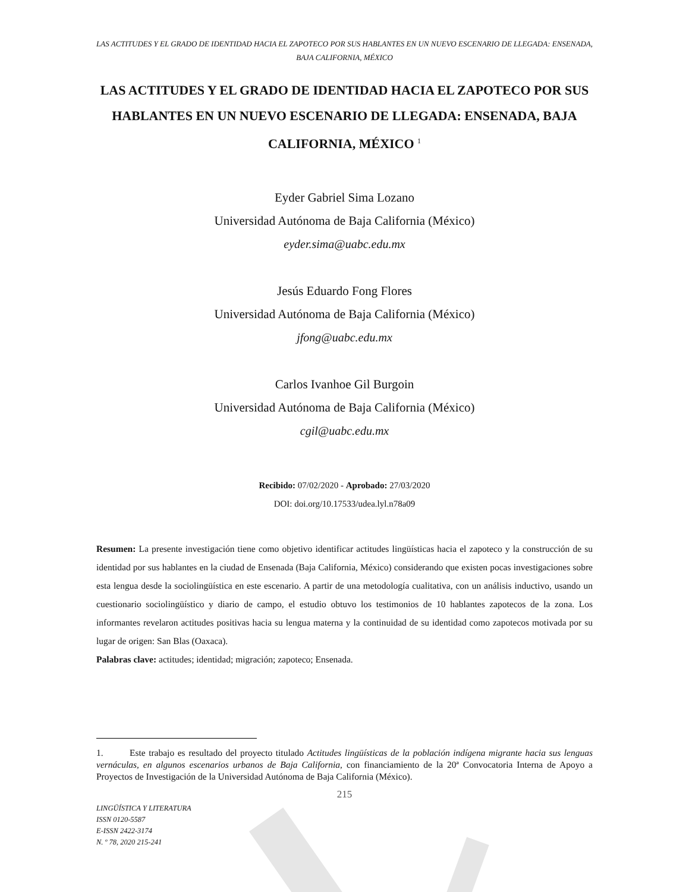LAS ACTITUDES Y EL GRADO DE IDENTIDAD HACIA EL ZAPOTECO POR SUS HABLANTES EN UN NUEVO ESCENARIO DE LLEGADA: ENSENADA, BAJA CALIFORNIA, MÉXICO
LAS ACTITUDES Y EL GRADO DE IDENTIDAD HACIA EL ZAPOTECO POR SUS HABLANTES EN UN NUEVO ESCENARIO DE LLEGADA: ENSENADA, BAJA CALIFORNIA, MÉXICO <sup>1</sup>
Eyder Gabriel Sima Lozano
Universidad Autónoma de Baja California (México)
eyder.sima@uabc.edu.mx
Jesús Eduardo Fong Flores
Universidad Autónoma de Baja California (México)
jfong@uabc.edu.mx
Carlos Ivanhoe Gil Burgoin
Universidad Autónoma de Baja California (México)
cgil@uabc.edu.mx
Recibido: 07/02/2020 - Aprobado: 27/03/2020
DOI: doi.org/10.17533/udea.lyl.n78a09
Resumen: La presente investigación tiene como objetivo identificar actitudes lingüísticas hacia el zapoteco y la construcción de su identidad por sus hablantes en la ciudad de Ensenada (Baja California, México) considerando que existen pocas investigaciones sobre esta lengua desde la sociolingüística en este escenario. A partir de una metodología cualitativa, con un análisis inductivo, usando un cuestionario sociolingüístico y diario de campo, el estudio obtuvo los testimonios de 10 hablantes zapotecos de la zona. Los informantes revelaron actitudes positivas hacia su lengua materna y la continuidad de su identidad como zapotecos motivada por su lugar de origen: San Blas (Oaxaca).
Palabras clave: actitudes; identidad; migración; zapoteco; Ensenada.
1. Este trabajo es resultado del proyecto titulado Actitudes lingüísticas de la población indígena migrante hacia sus lenguas vernáculas, en algunos escenarios urbanos de Baja California, con financiamiento de la 20ª Convocatoria Interna de Apoyo a Proyectos de Investigación de la Universidad Autónoma de Baja California (México).
215
LINGÜÍSTICA Y LITERATURA
ISSN 0120-5587
E-ISSN 2422-3174
N. º 78, 2020 215-241